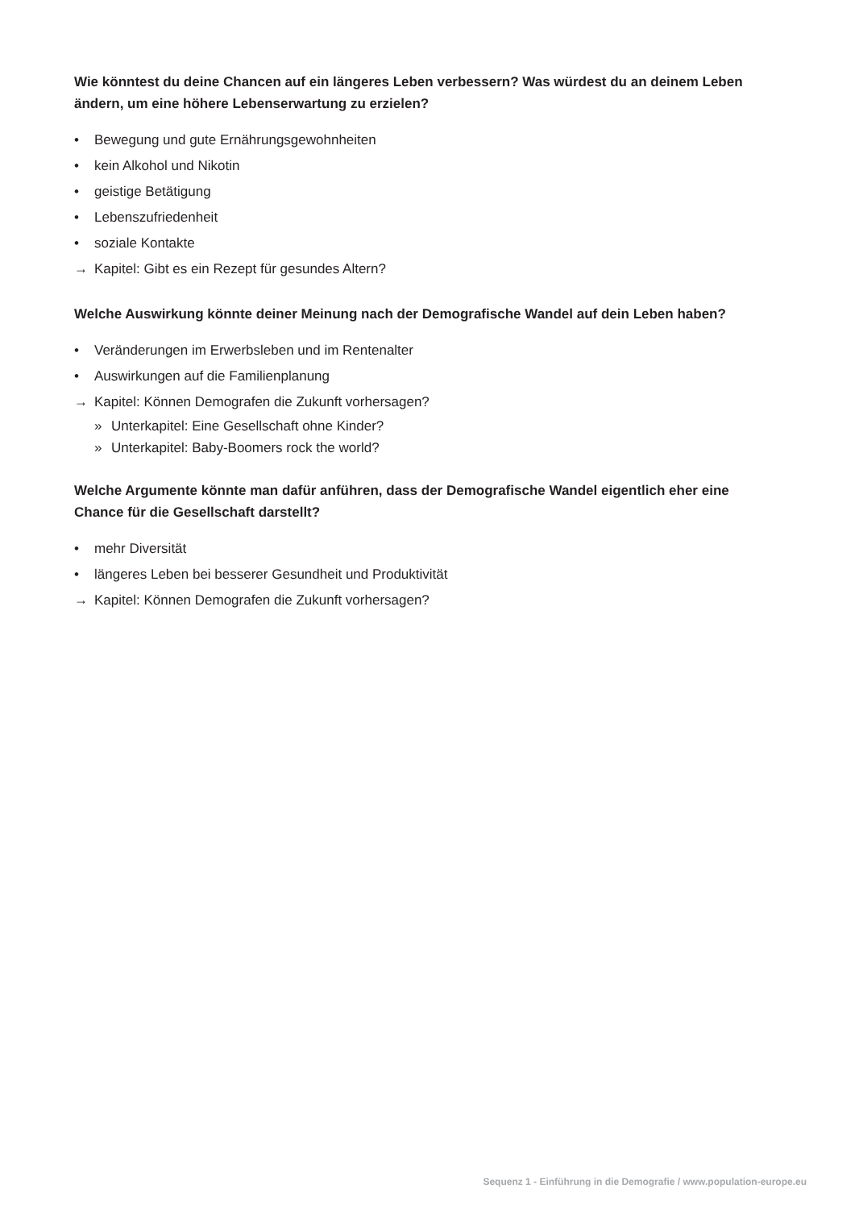Wie könntest du deine Chancen auf ein längeres Leben verbessern? Was würdest du an deinem Leben ändern, um eine höhere Lebenserwartung zu erzielen?
• Bewegung und gute Ernährungsgewohnheiten
• kein Alkohol und Nikotin
• geistige Betätigung
• Lebenszufriedenheit
• soziale Kontakte
→ Kapitel: Gibt es ein Rezept für gesundes Altern?
Welche Auswirkung könnte deiner Meinung nach der Demografische Wandel auf dein Leben haben?
• Veränderungen im Erwerbsleben und im Rentenalter
• Auswirkungen auf die Familienplanung
→ Kapitel: Können Demografen die Zukunft vorhersagen?
» Unterkapitel: Eine Gesellschaft ohne Kinder?
» Unterkapitel: Baby-Boomers rock the world?
Welche Argumente könnte man dafür anführen, dass der Demografische Wandel eigentlich eher eine Chance für die Gesellschaft darstellt?
• mehr Diversität
• längeres Leben bei besserer Gesundheit und Produktivität
→ Kapitel: Können Demografen die Zukunft vorhersagen?
Sequenz 1 - Einführung in die Demografie / www.population-europe.eu